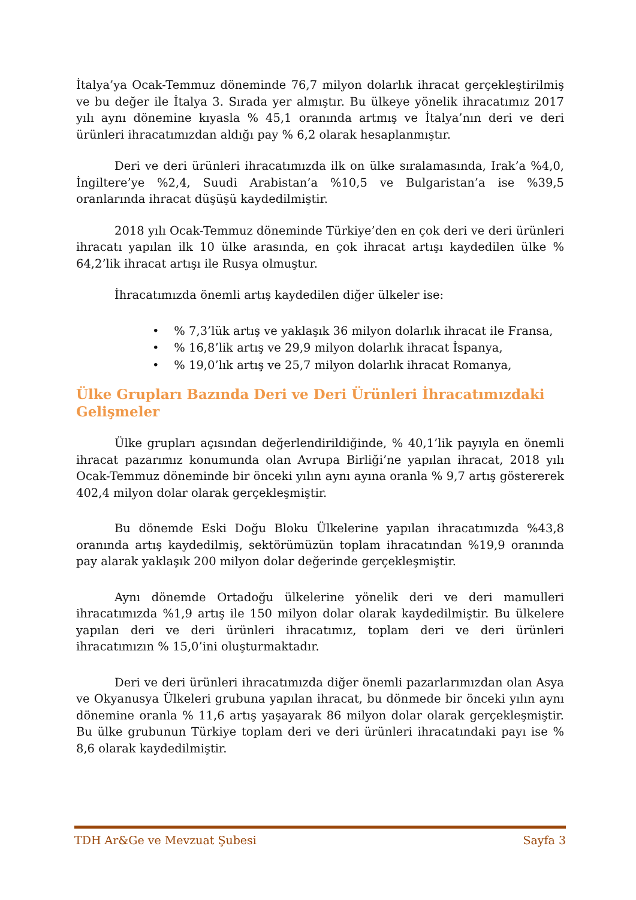İtalya’ya Ocak-Temmuz döneminde 76,7 milyon dolarlık ihracat gerçekleştirilmiş ve bu değer ile İtalya 3. Sırada yer almıştır. Bu ülkeye yönelik ihracatımız 2017 yılı aynı dönemine kıyasla % 45,1 oranında artmış ve İtalya’nın deri ve deri ürünleri ihracatımızdan aldığı pay % 6,2 olarak hesaplanmıştır.
Deri ve deri ürünleri ihracatımızda ilk on ülke sıralamasında, Irak’a %4,0, İngiltere’ye %2,4, Suudi Arabistan’a %10,5 ve Bulgaristan’a ise %39,5 oranlarında ihracat düşüşü kaydedilmiştir.
2018 yılı Ocak-Temmuz döneminde Türkiye’den en çok deri ve deri ürünleri ihracatı yapılan ilk 10 ülke arasında, en çok ihracat artışı kaydedilen ülke % 64,2’lik ihracat artışı ile Rusya olmuştur.
İhracatımızda önemli artış kaydedilen diğer ülkeler ise:
• % 7,3’lük artış ve yaklaşık 36 milyon dolarlık ihracat ile Fransa,
• % 16,8’lik artış ve 29,9 milyon dolarlık ihracat İspanya,
• % 19,0’lık artış ve 25,7 milyon dolarlık ihracat Romanya,
Ülke Grupları Bazında Deri ve Deri Ürünleri İhracatımızdaki Gelişmeler
Ülke grupları açısından değerlendirildiğinde, % 40,1’lik payıyla en önemli ihracat pazarımız konumunda olan Avrupa Birliği’ne yapılan ihracat, 2018 yılı Ocak-Temmuz döneminde bir önceki yılın aynı ayına oranla % 9,7 artış göstererek 402,4 milyon dolar olarak gerçekleşmiştir.
Bu dönemde Eski Doğu Bloku Ülkelerine yapılan ihracatımızda %43,8 oranında artış kaydedilmiş, sektörümüzün toplam ihracatından %19,9 oranında pay alarak yaklaşık 200 milyon dolar değerinde gerçekleşmiştir.
Aynı dönemde Ortadoğu ülkelerine yönelik deri ve deri mamulleri ihracatımızda %1,9 artış ile 150 milyon dolar olarak kaydedilmiştir. Bu ülkelere yapılan deri ve deri ürünleri ihracatımız, toplam deri ve deri ürünleri ihracatımızın % 15,0’ini oluşturmaktadır.
Deri ve deri ürünleri ihracatımızda diğer önemli pazarlarımızdan olan Asya ve Okyanusya Ülkeleri grubuna yapılan ihracat, bu dönmede bir önceki yılın aynı dönemine oranla % 11,6 artış yaşayarak 86 milyon dolar olarak gerçekleşmiştir. Bu ülke grubunun Türkiye toplam deri ve deri ürünleri ihracatındaki payı ise % 8,6 olarak kaydedilmiştir.
TDH Ar&Ge ve Mevzuat Şubesi Sayfa 3